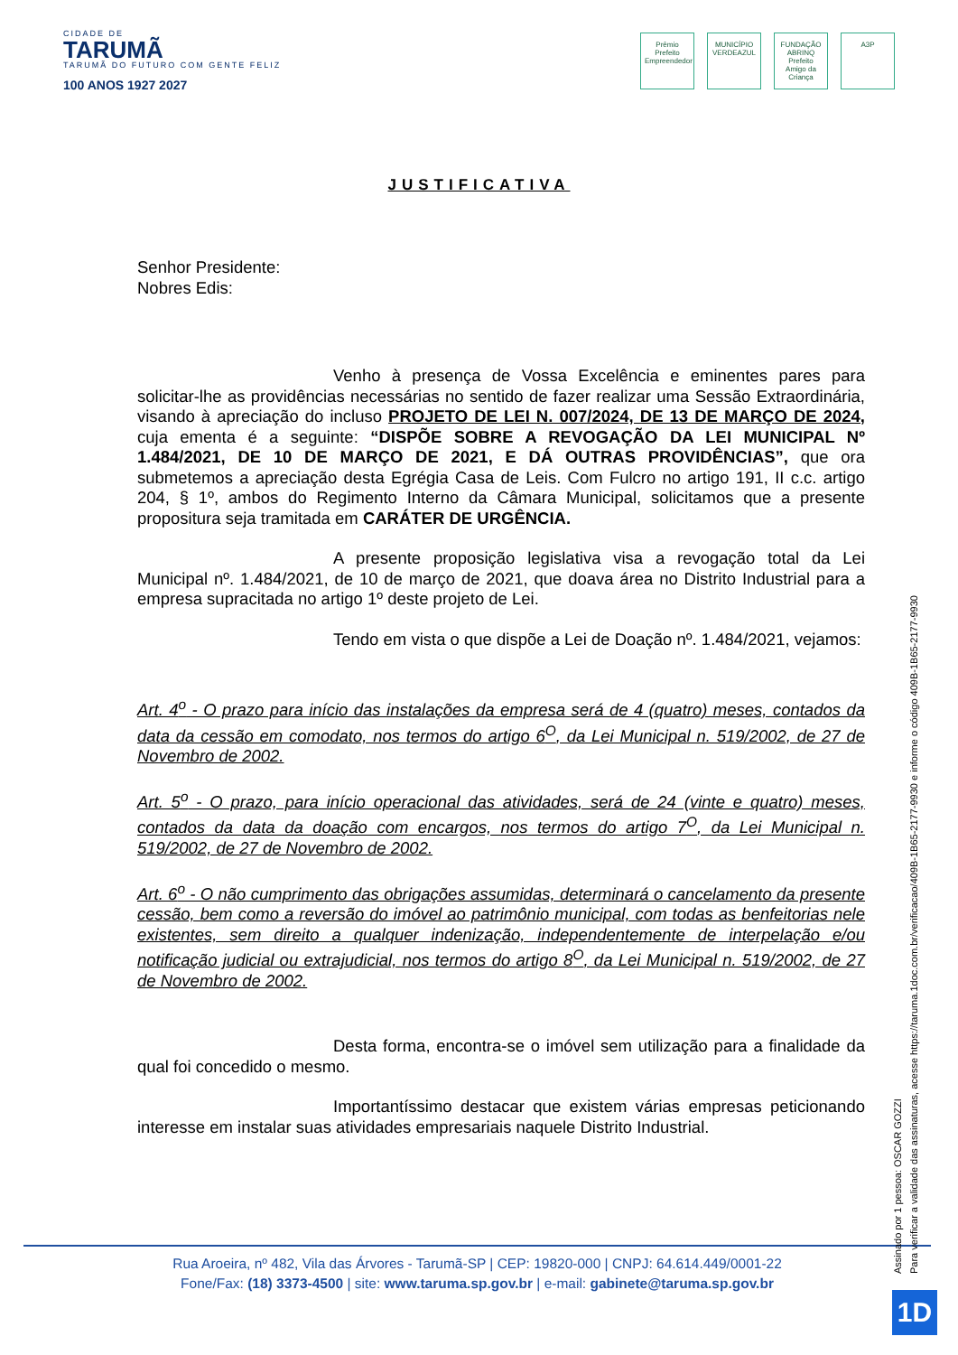CIDADE DE
TARUMÃ
TARUMÃ DO FUTURO COM GENTE FELIZ
100 ANOS 1927 2027
Prêmio Prefeito Empreendedor
MUNICÍPIO VERDEAZUL
FUNDAÇÃO ABRINQ Prefeito Amigo da Criança
A3P
JUSTIFICATIVA
Senhor Presidente:
Nobres Edis:
Venho à presença de Vossa Excelência e eminentes pares para solicitar-lhe as providências necessárias no sentido de fazer realizar uma Sessão Extraordinária, visando à apreciação do incluso PROJETO DE LEI N. 007/2024, DE 13 DE MARÇO DE 2024, cuja ementa é a seguinte: “DISPÕE SOBRE A REVOGAÇÃO DA LEI MUNICIPAL Nº 1.484/2021, DE 10 DE MARÇO DE 2021, E DÁ OUTRAS PROVIDÊNCIAS”, que ora submetemos a apreciação desta Egrégia Casa de Leis. Com Fulcro no artigo 191, II c.c. artigo 204, § 1º, ambos do Regimento Interno da Câmara Municipal, solicitamos que a presente propositura seja tramitada em CARÁTER DE URGÊNCIA.
A presente proposição legislativa visa a revogação total da Lei Municipal nº. 1.484/2021, de 10 de março de 2021, que doava área no Distrito Industrial para a empresa supracitada no artigo 1º deste projeto de Lei.
Tendo em vista o que dispõe a Lei de Doação nº. 1.484/2021, vejamos:
Art. 4<sup>o</sup> - O prazo para início das instalações da empresa será de 4 (quatro) meses, contados da data da cessão em comodato, nos termos do artigo 6<sup>O</sup>, da Lei Municipal n. 519/2002, de 27 de Novembro de 2002.
Art. 5<sup>o</sup> - O prazo, para início operacional das atividades, será de 24 (vinte e quatro) meses, contados da data da doação com encargos, nos termos do artigo 7<sup>O</sup>, da Lei Municipal n. 519/2002, de 27 de Novembro de 2002.
Art. 6<sup>o</sup> - O não cumprimento das obrigações assumidas, determinará o cancelamento da presente cessão, bem como a reversão do imóvel ao patrimônio municipal, com todas as benfeitorias nele existentes, sem direito a qualquer indenização, independentemente de interpelação e/ou notificação judicial ou extrajudicial, nos termos do artigo 8<sup>O</sup>, da Lei Municipal n. 519/2002, de 27 de Novembro de 2002.
Desta forma, encontra-se o imóvel sem utilização para a finalidade da qual foi concedido o mesmo.
Importantíssimo destacar que existem várias empresas peticionando interesse em instalar suas atividades empresariais naquele Distrito Industrial.
Rua Aroeira, nº 482, Vila das Árvores - Tarumã-SP | CEP: 19820-000 | CNPJ: 64.614.449/0001-22
Fone/Fax: (18) 3373-4500 | site: www.taruma.sp.gov.br | e-mail: gabinete@taruma.sp.gov.br
Assinado por 1 pessoa: OSCAR GOZZI
Para verificar a validade das assinaturas, acesse https://taruma.1doc.com.br/verificacao/409B-1B65-2177-9930 e informe o código 409B-1B65-2177-9930
1D